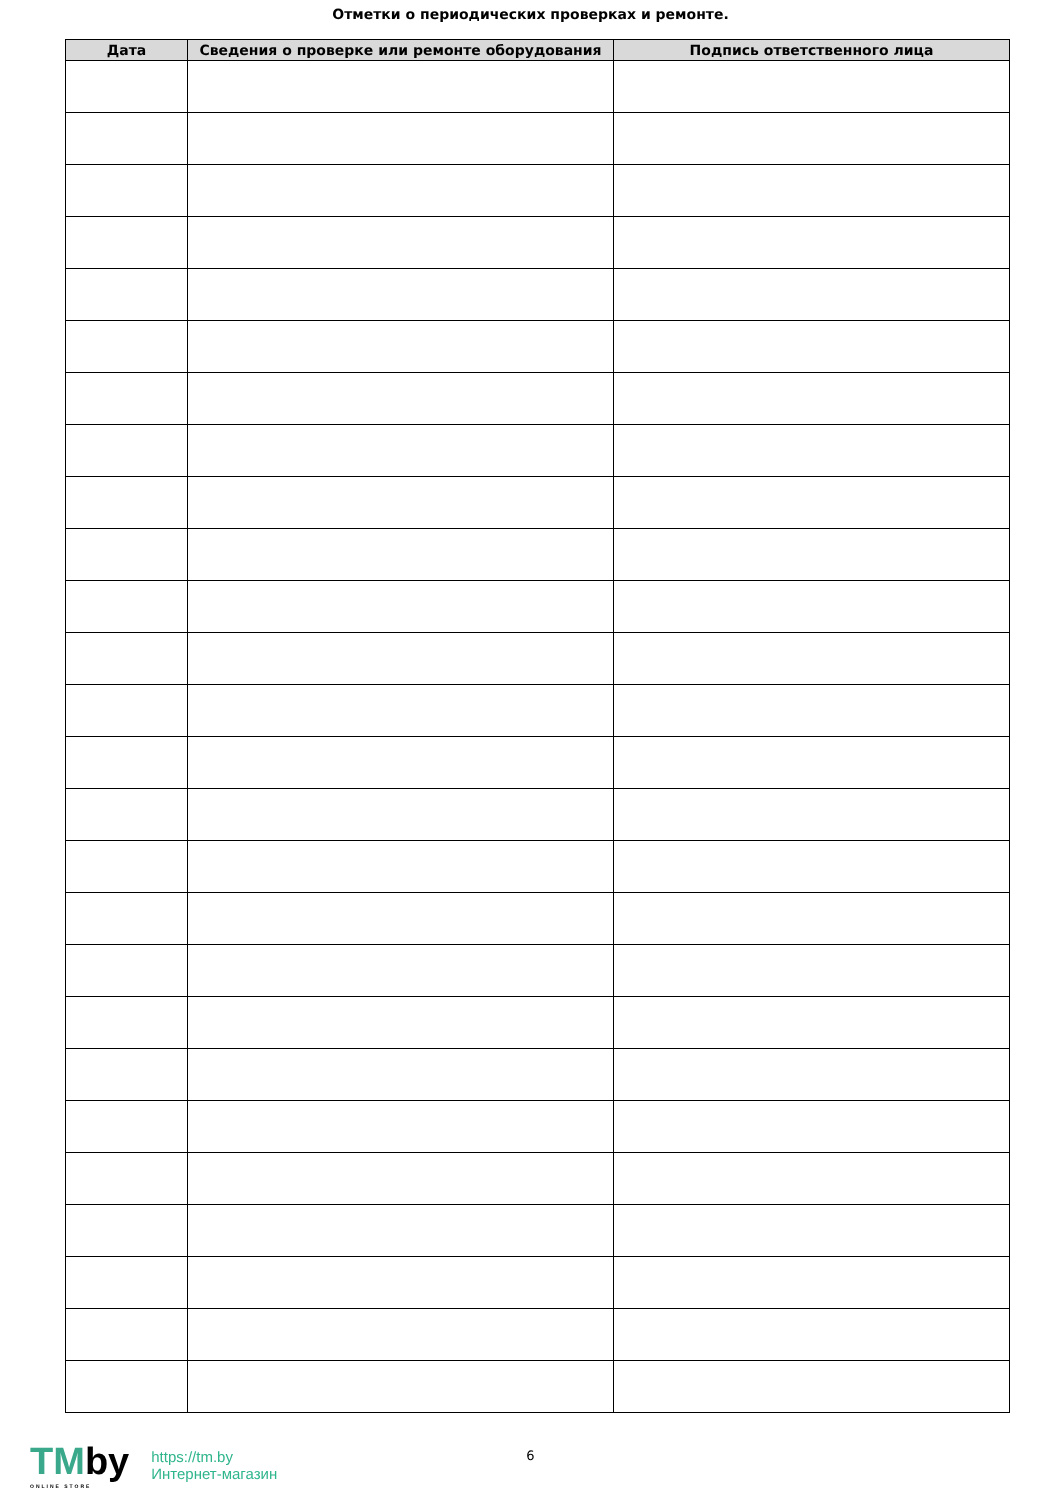Отметки о периодических проверках и ремонте.
| Дата | Сведения о проверке или ремонте оборудования | Подпись ответственного лица |
| --- | --- | --- |
6
TMby
ONLINE STORE
https://tm.by
Интернет-магазин